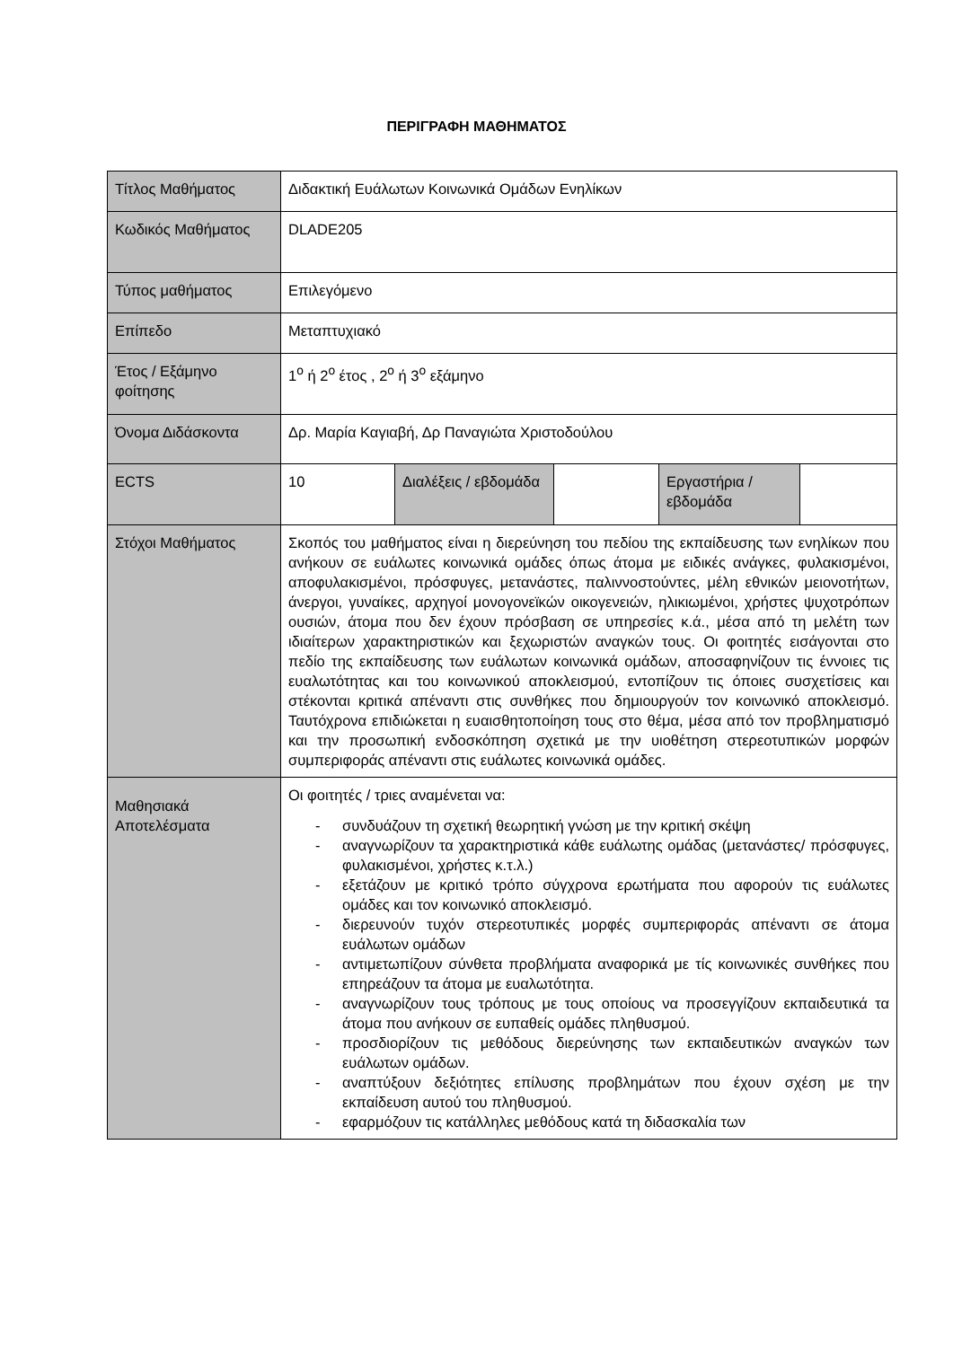ΠΕΡΙΓΡΑΦΗ ΜΑΘΗΜΑΤΟΣ
| Τίτλος Μαθήματος | Διδακτική Ευάλωτων Κοινωνικά Ομάδων Ενηλίκων | | | | |
| Κωδικός Μαθήματος | DLADE205 | | | | |
| Τύπος μαθήματος | Επιλεγόμενο | | | | |
| Επίπεδο | Μεταπτυχιακό | | | | |
| Έτος / Εξάμηνο φοίτησης | 1<sup>ο</sup> ή 2<sup>ο</sup> έτος , 2<sup>ο</sup> ή 3<sup>ο</sup> εξάμηνο | | | | |
| Όνομα Διδάσκοντα | Δρ. Μαρία Καγιαβή, Δρ Παναγιώτα Χριστοδούλου | | | | |
| ECTS | 10 | Διαλέξεις / εβδομάδα | | Εργαστήρια / εβδομάδα | |
| Στόχοι Μαθήματος | Σκοπός του μαθήματος είναι η διερεύνηση του πεδίου της εκπαίδευσης των ενηλίκων που ανήκουν σε ευάλωτες κοινωνικά ομάδες όπως άτομα με ειδικές ανάγκες, φυλακισμένοι, αποφυλακισμένοι, πρόσφυγες, μετανάστες, παλιννοστούντες, μέλη εθνικών μειονοτήτων, άνεργοι, γυναίκες, αρχηγοί μονογονεϊκών οικογενειών, ηλικιωμένοι, χρήστες ψυχοτρόπων ουσιών, άτομα που δεν έχουν πρόσβαση σε υπηρεσίες κ.ά., μέσα από τη μελέτη των ιδιαίτερων χαρακτηριστικών και ξεχωριστών αναγκών τους. Οι φοιτητές εισάγονται στο πεδίο της εκπαίδευσης των ευάλωτων κοινωνικά ομάδων, αποσαφηνίζουν τις έννοιες τις ευαλωτότητας και του κοινωνικού αποκλεισμού, εντοπίζουν τις όποιες συσχετίσεις και στέκονται κριτικά απέναντι στις συνθήκες που δημιουργούν τον κοινωνικό αποκλεισμό. Ταυτόχρονα επιδιώκεται η ευαισθητοποίηση τους στο θέμα, μέσα από τον προβληματισμό και την προσωπική ενδοσκόπηση σχετικά με την υιοθέτηση στερεοτυπικών μορφών συμπεριφοράς απέναντι στις ευάλωτες κοινωνικά ομάδες. | | | | |
| Μαθησιακά Αποτελέσματα | Οι φοιτητές / τριες αναμένεται να: - συνδυάζουν τη σχετική θεωρητική γνώση με την κριτική σκέψη - αναγνωρίζουν τα χαρακτηριστικά κάθε ευάλωτης ομάδας (μετανάστες/ πρόσφυγες, φυλακισμένοι, χρήστες κ.τ.λ.) - εξετάζουν με κριτικό τρόπο σύγχρονα ερωτήματα που αφορούν τις ευάλωτες ομάδες και τον κοινωνικό αποκλεισμό. - διερευνούν τυχόν στερεοτυπικές μορφές συμπεριφοράς απέναντι σε άτομα ευάλωτων ομάδων - αντιμετωπίζουν σύνθετα προβλήματα αναφορικά με τίς κοινωνικές συνθήκες που επηρεάζουν τα άτομα με ευαλωτότητα. - αναγνωρίζουν τους τρόπους με τους οποίους να προσεγγίζουν εκπαιδευτικά τα άτομα που ανήκουν σε ευπαθείς ομάδες πληθυσμού. - προσδιορίζουν τις μεθόδους διερεύνησης των εκπαιδευτικών αναγκών των ευάλωτων ομάδων. - αναπτύξουν δεξιότητες επίλυσης προβλημάτων που έχουν σχέση με την εκπαίδευση αυτού του πληθυσμού. - εφαρμόζουν τις κατάλληλες μεθόδους κατά τη διδασκαλία των | | | | |